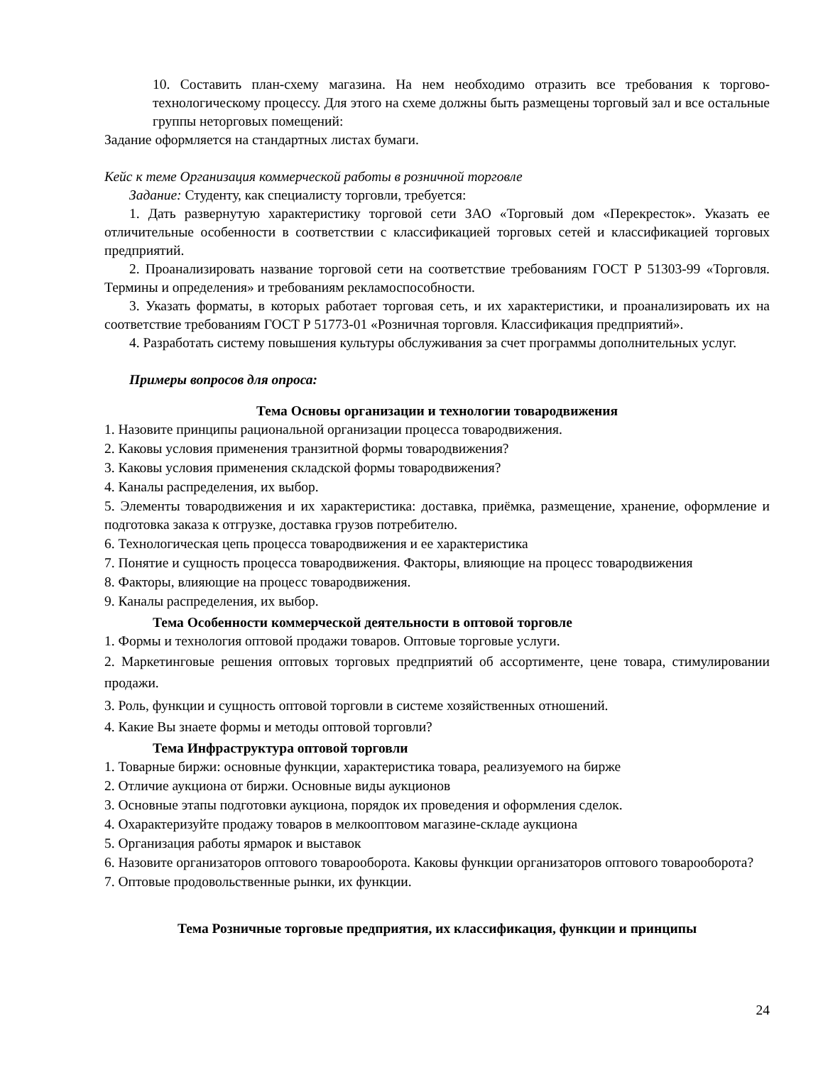10. Составить план-схему магазина. На нем необходимо отразить все требования к торгово-технологическому процессу. Для этого на схеме должны быть размещены торговый зал и все остальные группы неторговых помещений:
Задание оформляется на стандартных листах бумаги.
Кейс к теме Организация коммерческой работы в розничной торговле
Задание: Студенту, как специалисту торговли, требуется:
1. Дать развернутую характеристику торговой сети ЗАО «Торговый дом «Перекресток». Указать ее отличительные особенности в соответствии с классификацией торговых сетей и классификацией торговых предприятий.
2. Проанализировать название торговой сети на соответствие требованиям ГОСТ Р 51303-99 «Торговля. Термины и определения» и требованиям рекламоспособности.
3. Указать форматы, в которых работает торговая сеть, и их характеристики, и проанализировать их на соответствие требованиям ГОСТ Р 51773-01 «Розничная торговля. Классификация предприятий».
4. Разработать систему повышения культуры обслуживания за счет программы дополнительных услуг.
Примеры вопросов для опроса:
Тема Основы организации и технологии товародвижения
1. Назовите принципы рациональной организации процесса товародвижения.
2. Каковы условия применения транзитной формы товародвижения?
3. Каковы условия применения складской формы товародвижения?
4. Каналы распределения, их выбор.
5. Элементы товародвижения и их характеристика: доставка, приёмка, размещение, хранение, оформление и подготовка заказа к отгрузке, доставка грузов потребителю.
6. Технологическая цепь процесса товародвижения и ее характеристика
7. Понятие и сущность процесса товародвижения. Факторы, влияющие на процесс товародвижения
8. Факторы, влияющие на процесс товародвижения.
9. Каналы распределения, их выбор.
Тема Особенности коммерческой деятельности в оптовой торговле
1. Формы и технология оптовой продажи товаров. Оптовые торговые услуги.
2. Маркетинговые решения оптовых торговых предприятий об ассортименте, цене товара, стимулировании продажи.
3. Роль, функции и сущность оптовой торговли в системе хозяйственных отношений.
4. Какие Вы знаете формы и методы оптовой торговли?
Тема Инфраструктура оптовой торговли
1. Товарные биржи: основные функции, характеристика товара, реализуемого на бирже
2. Отличие аукциона от биржи. Основные виды аукционов
3. Основные этапы подготовки аукциона, порядок их проведения и оформления сделок.
4. Охарактеризуйте продажу товаров в мелкооптовом магазине-складе аукциона
5. Организация работы ярмарок и выставок
6. Назовите организаторов оптового товарооборота. Каковы функции организаторов оптового товарооборота?
7. Оптовые продовольственные рынки, их функции.
Тема Розничные торговые предприятия, их классификация, функции и принципы
24